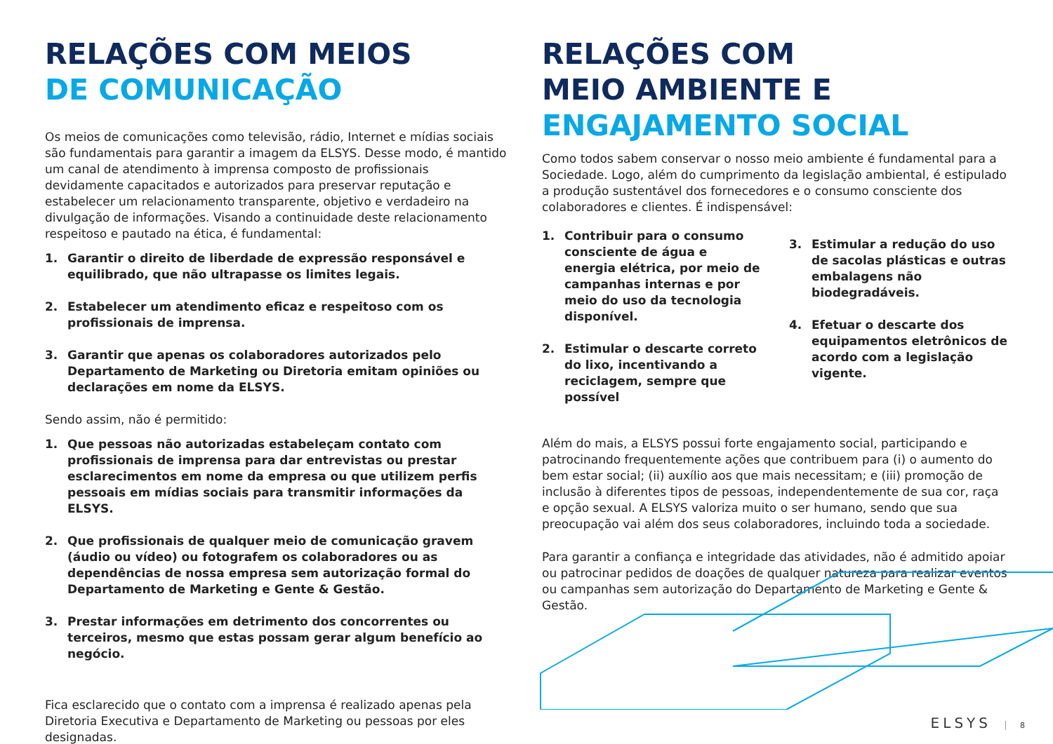RELAÇÕES COM MEIOS
DE COMUNICAÇÃO
Os meios de comunicações como televisão, rádio, Internet e mídias sociais são fundamentais para garantir a imagem da ELSYS. Desse modo, é mantido um canal de atendimento à imprensa composto de profissionais devidamente capacitados e autorizados para preservar reputação e estabelecer um relacionamento transparente, objetivo e verdadeiro na divulgação de informações. Visando a continuidade deste relacionamento respeitoso e pautado na ética, é fundamental:
1. Garantir o direito de liberdade de expressão responsável e equilibrado, que não ultrapasse os limites legais.
2. Estabelecer um atendimento eficaz e respeitoso com os profissionais de imprensa.
3. Garantir que apenas os colaboradores autorizados pelo Departamento de Marketing ou Diretoria emitam opiniões ou declarações em nome da ELSYS.
Sendo assim, não é permitido:
1. Que pessoas não autorizadas estabeleçam contato com profissionais de imprensa para dar entrevistas ou prestar esclarecimentos em nome da empresa ou que utilizem perfis pessoais em mídias sociais para transmitir informações da ELSYS.
2. Que profissionais de qualquer meio de comunicação gravem (áudio ou vídeo) ou fotografem os colaboradores ou as dependências de nossa empresa sem autorização formal do Departamento de Marketing e Gente & Gestão.
3. Prestar informações em detrimento dos concorrentes ou terceiros, mesmo que estas possam gerar algum benefício ao negócio.
Fica esclarecido que o contato com a imprensa é realizado apenas pela Diretoria Executiva e Departamento de Marketing ou pessoas por eles designadas.
RELAÇÕES COM
MEIO AMBIENTE E
ENGAJAMENTO SOCIAL
Como todos sabem conservar o nosso meio ambiente é fundamental para a Sociedade. Logo, além do cumprimento da legislação ambiental, é estipulado a produção sustentável dos fornecedores e o consumo consciente dos colaboradores e clientes. É indispensável:
1. Contribuir para o consumo consciente de água e energia elétrica, por meio de campanhas internas e por meio do uso da tecnologia disponível.
2. Estimular o descarte correto do lixo, incentivando a reciclagem, sempre que possível
3. Estimular a redução do uso de sacolas plásticas e outras embalagens não biodegradáveis.
4. Efetuar o descarte dos equipamentos eletrônicos de acordo com a legislação vigente.
Além do mais, a ELSYS possui forte engajamento social, participando e patrocinando frequentemente ações que contribuem para (i) o aumento do bem estar social; (ii) auxílio aos que mais necessitam; e (iii) promoção de inclusão à diferentes tipos de pessoas, independentemente de sua cor, raça e opção sexual. A ELSYS valoriza muito o ser humano, sendo que sua preocupação vai além dos seus colaboradores, incluindo toda a sociedade.
Para garantir a confiança e integridade das atividades, não é admitido apoiar ou patrocinar pedidos de doações de qualquer natureza para realizar eventos ou campanhas sem autorização do Departamento de Marketing e Gente & Gestão.
ELSYS 8